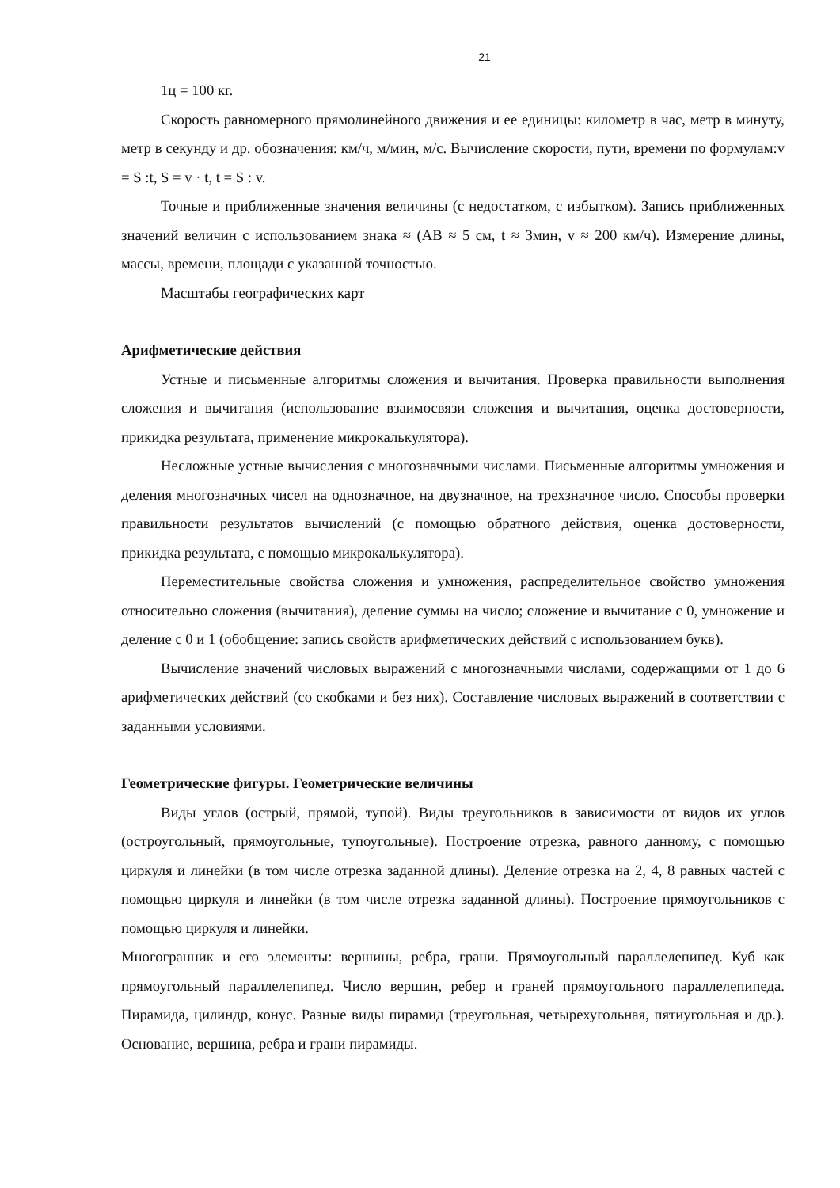21
1ц = 100 кг.
Скорость равномерного прямолинейного движения и ее единицы: километр в час, метр в минуту, метр в секунду и др. обозначения: км/ч, м/мин, м/с. Вычисление скорости, пути, времени по формулам:v = S :t, S = v · t, t = S : v.
Точные и приближенные значения величины (с недостатком, с избытком). Запись приближенных значений величин с использованием знака ≈ (АВ ≈ 5 см, t ≈ 3мин, v ≈ 200 км/ч). Измерение длины, массы, времени, площади с указанной точностью.
Масштабы географических карт
Арифметические действия
Устные и письменные алгоритмы сложения и вычитания. Проверка правильности выполнения сложения и вычитания (использование взаимосвязи сложения и вычитания, оценка достоверности, прикидка результата, применение микрокалькулятора).
Несложные устные вычисления с многозначными числами. Письменные алгоритмы умножения и деления многозначных чисел на однозначное, на двузначное, на трехзначное число. Способы проверки правильности результатов вычислений (с помощью обратного действия, оценка достоверности, прикидка результата, с помощью микрокалькулятора).
Переместительные свойства сложения и умножения, распределительное свойство умножения относительно сложения (вычитания), деление суммы на число; сложение и вычитание с 0, умножение и деление с 0 и 1 (обобщение: запись свойств арифметических действий с использованием букв).
Вычисление значений числовых выражений с многозначными числами, содержащими от 1 до 6 арифметических действий (со скобками и без них). Составление числовых выражений в соответствии с заданными условиями.
Геометрические фигуры. Геометрические величины
Виды углов (острый, прямой, тупой). Виды треугольников в зависимости от видов их углов (остроугольный, прямоугольные, тупоугольные). Построение отрезка, равного данному, с помощью циркуля и линейки (в том числе отрезка заданной длины). Деление отрезка на 2, 4, 8 равных частей с помощью циркуля и линейки (в том числе отрезка заданной длины). Построение прямоугольников с помощью циркуля и линейки.
Многогранник и его элементы: вершины, ребра, грани. Прямоугольный параллелепипед. Куб как прямоугольный параллелепипед. Число вершин, ребер и граней прямоугольного параллелепипеда. Пирамида, цилиндр, конус. Разные виды пирамид (треугольная, четырехугольная, пятиугольная и др.). Основание, вершина, ребра и грани пирамиды.